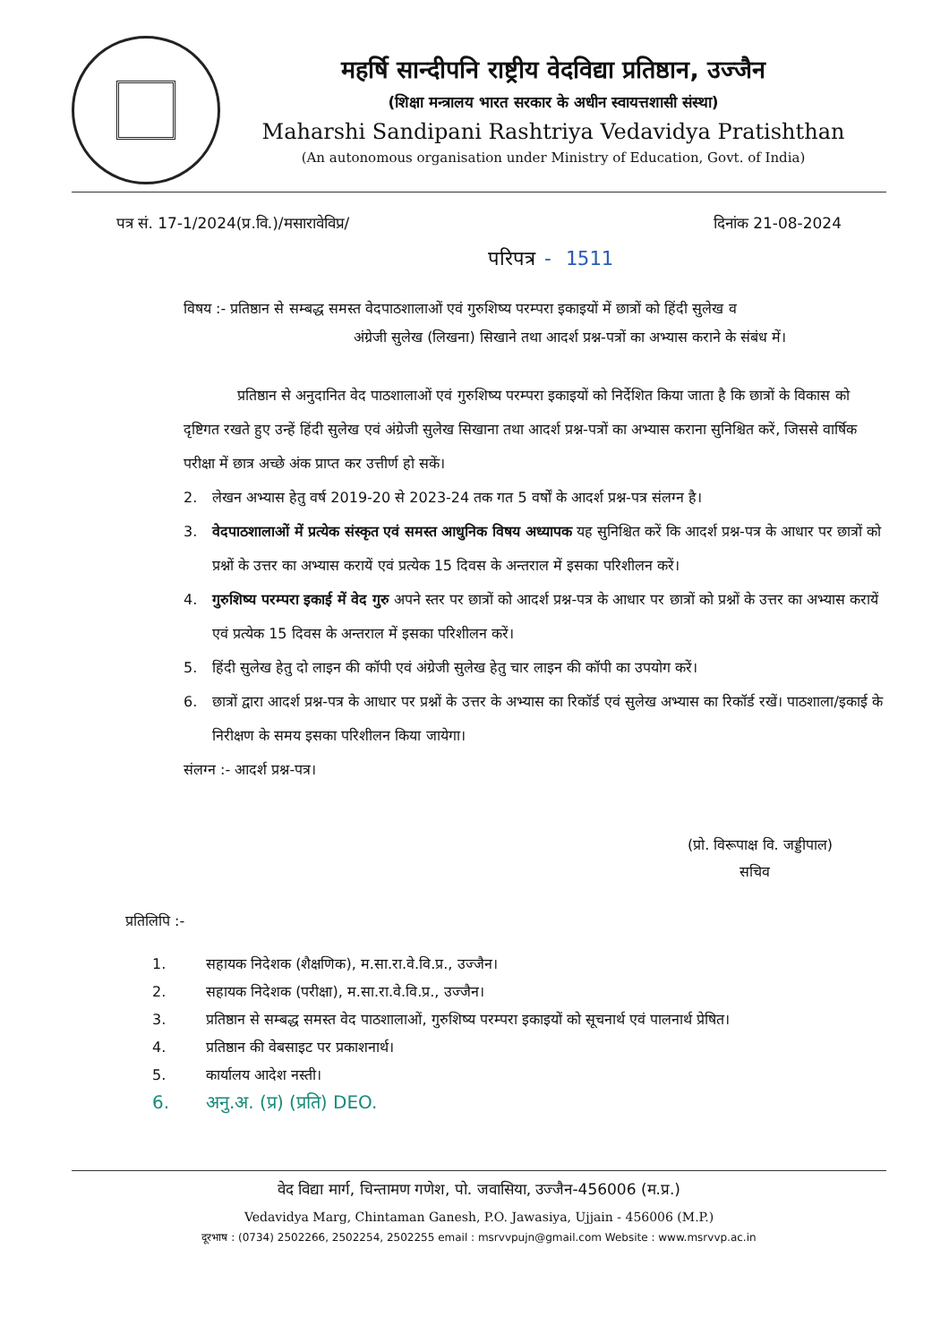महर्षि सान्दीपनि राष्ट्रीय वेदविद्या प्रतिष्ठान, उज्जैन
(शिक्षा मन्त्रालय भारत सरकार के अधीन स्वायत्तशासी संस्था)
Maharshi Sandipani Rashtriya Vedavidya Pratishthan
(An autonomous organisation under Ministry of Education, Govt. of India)
पत्र सं. 17-1/2024(प्र.वि.)/मसारावेविप्र/ दिनांक 21-08-2024
परिपत्र - 1511
विषय :- प्रतिष्ठान से सम्बद्ध समस्त वेदपाठशालाओं एवं गुरुशिष्य परम्परा इकाइयों में छात्रों को हिंदी सुलेख व
अंग्रेजी सुलेख (लिखना) सिखाने तथा आदर्श प्रश्न-पत्रों का अभ्यास कराने के संबंध में।
प्रतिष्ठान से अनुदानित वेद पाठशालाओं एवं गुरुशिष्य परम्परा इकाइयों को निर्देशित किया जाता है कि छात्रों के विकास को दृष्टिगत रखते हुए उन्हें हिंदी सुलेख एवं अंग्रेजी सुलेख सिखाना तथा आदर्श प्रश्न-पत्रों का अभ्यास कराना सुनिश्चित करें, जिससे वार्षिक परीक्षा में छात्र अच्छे अंक प्राप्त कर उत्तीर्ण हो सकें।
2. लेखन अभ्यास हेतु वर्ष 2019-20 से 2023-24 तक गत 5 वर्षों के आदर्श प्रश्न-पत्र संलग्न है।
3. वेदपाठशालाओं में प्रत्येक संस्कृत एवं समस्त आधुनिक विषय अध्यापक यह सुनिश्चित करें कि आदर्श प्रश्न-पत्र के आधार पर छात्रों को प्रश्नों के उत्तर का अभ्यास करायें एवं प्रत्येक 15 दिवस के अन्तराल में इसका परिशीलन करें।
4. गुरुशिष्य परम्परा इकाई में वेद गुरु अपने स्तर पर छात्रों को आदर्श प्रश्न-पत्र के आधार पर छात्रों को प्रश्नों के उत्तर का अभ्यास करायें एवं प्रत्येक 15 दिवस के अन्तराल में इसका परिशीलन करें।
5. हिंदी सुलेख हेतु दो लाइन की कॉपी एवं अंग्रेजी सुलेख हेतु चार लाइन की कॉपी का उपयोग करें।
6. छात्रों द्वारा आदर्श प्रश्न-पत्र के आधार पर प्रश्नों के उत्तर के अभ्यास का रिकॉर्ड एवं सुलेख अभ्यास का रिकॉर्ड रखें। पाठशाला/इकाई के निरीक्षण के समय इसका परिशीलन किया जायेगा।
संलग्न :- आदर्श प्रश्न-पत्र।
(प्रो. विरूपाक्ष वि. जड्डीपाल)
सचिव
प्रतिलिपि :-
1. सहायक निदेशक (शैक्षणिक), म.सा.रा.वे.वि.प्र., उज्जैन।
2. सहायक निदेशक (परीक्षा), म.सा.रा.वे.वि.प्र., उज्जैन।
3. प्रतिष्ठान से सम्बद्ध समस्त वेद पाठशालाओं, गुरुशिष्य परम्परा इकाइयों को सूचनार्थ एवं पालनार्थ प्रेषित।
4. प्रतिष्ठान की वेबसाइट पर प्रकाशनार्थ।
5. कार्यालय आदेश नस्ती।
6. अनु.अ. (प्र) (प्रति) DEO.
वेद विद्या मार्ग, चिन्तामण गणेश, पो. जवासिया, उज्जैन-456006 (म.प्र.)
Vedavidya Marg, Chintaman Ganesh, P.O. Jawasiya, Ujjain - 456006 (M.P.)
दूरभाष : (0734) 2502266, 2502254, 2502255 email : msrvvpujn@gmail.com Website : www.msrvvp.ac.in